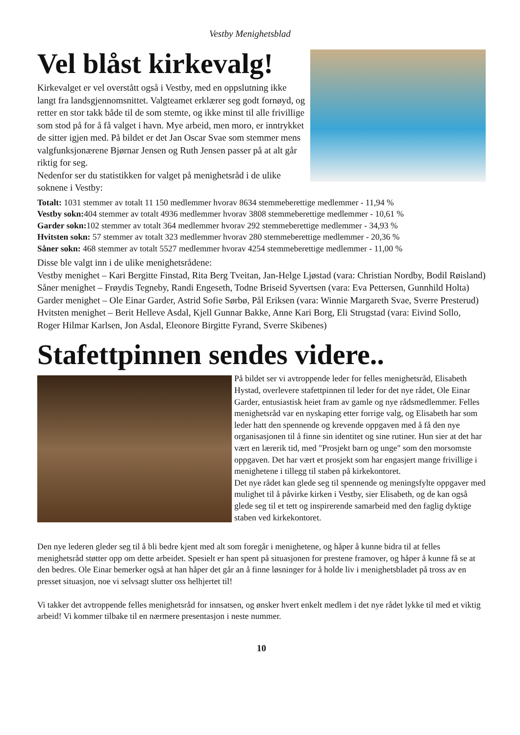Vestby Menighetsblad
Vel blåst kirkevalg!
Kirkevalget er vel overstått også i Vestby, med en oppslutning ikke langt fra landsgjennomsnittet. Valgteamet erklærer seg godt fornøyd, og retter en stor takk både til de som stemte, og ikke minst til alle frivillige som stod på for å få valget i havn. Mye arbeid, men moro, er inntrykket de sitter igjen med. På bildet er det Jan Oscar Svae som stemmer mens valgfunksjonærene Bjørnar Jensen og Ruth Jensen passer på at alt går riktig for seg.
Nedenfor ser du statistikken for valget på menighetsråd i de ulike soknene i Vestby:
Totalt: 1031 stemmer av totalt 11 150 medlemmer hvorav 8634 stemmeberettige medlemmer - 11,94 %
Vestby sokn: 404 stemmer av totalt 4936 medlemmer hvorav 3808 stemmeberettige medlemmer - 10,61 %
Garder sokn: 102 stemmer av totalt 364 medlemmer hvorav 292 stemmeberettige medlemmer - 34,93 %
Hvitsten sokn: 57 stemmer av totalt 323 medlemmer hvorav 280 stemmeberettige medlemmer - 20,36 %
Såner sokn: 468 stemmer av totalt 5527 medlemmer hvorav 4254 stemmeberettige medlemmer - 11,00 %
Disse ble valgt inn i de ulike menighetsrådene:
Vestby menighet – Kari Bergitte Finstad, Rita Berg Tveitan, Jan-Helge Ljøstad (vara: Christian Nordby, Bodil Røisland)
Såner menighet – Frøydis Tegneby, Randi Engeseth, Todne Briseid Syvertsen (vara: Eva Pettersen, Gunnhild Holta)
Garder menighet – Ole Einar Garder, Astrid Sofie Sørbø, Pål Eriksen (vara: Winnie Margareth Svae, Sverre Presterud)
Hvitsten menighet – Berit Helleve Asdal, Kjell Gunnar Bakke, Anne Kari Borg, Eli Strugstad (vara: Eivind Sollo, Roger Hilmar Karlsen, Jon Asdal, Eleonore Birgitte Fyrand, Sverre Skibenes)
Stafettpinnen sendes videre..
På bildet ser vi avtroppende leder for felles menighetsråd, Elisabeth Hystad, overlevere stafettpinnen til leder for det nye rådet, Ole Einar Garder, entusiastisk heiet fram av gamle og nye rådsmedlemmer. Felles menighetsråd var en nyskaping etter forrige valg, og Elisabeth har som leder hatt den spennende og krevende oppgaven med å få den nye organisasjonen til å finne sin identitet og sine rutiner. Hun sier at det har vært en lærerik tid, med "Prosjekt barn og unge" som den morsomste oppgaven. Det har vært et prosjekt som har engasjert mange frivillige i menighetene i tillegg til staben på kirkekontoret.
Det nye rådet kan glede seg til spennende og meningsfylte oppgaver med mulighet til å påvirke kirken i Vestby, sier Elisabeth, og de kan også glede seg til et tett og inspirerende samarbeid med den faglig dyktige staben ved kirkekontoret.
Den nye lederen gleder seg til å bli bedre kjent med alt som foregår i menighetene, og håper å kunne bidra til at felles menighetsråd støtter opp om dette arbeidet. Spesielt er han spent på situasjonen for prestene framover, og håper å kunne få se at den bedres. Ole Einar bemerker også at han håper det går an å finne løsninger for å holde liv i menighetsbladet på tross av en presset situasjon, noe vi selvsagt slutter oss helhjertet til!
Vi takker det avtroppende felles menighetsråd for innsatsen, og ønsker hvert enkelt medlem i det nye rådet lykke til med et viktig arbeid! Vi kommer tilbake til en nærmere presentasjon i neste nummer.
10